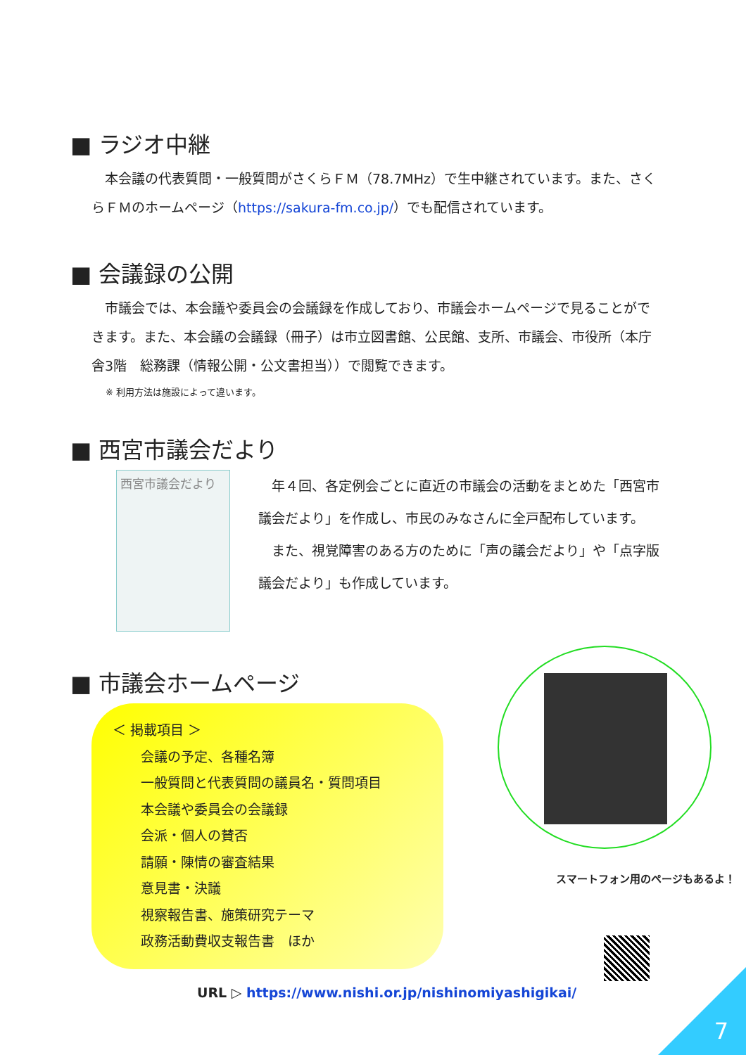■ ラジオ中継
　本会議の代表質問・一般質問がさくらＦＭ（78.7MHz）で生中継されています。また、さくらＦＭのホームページ（https://sakura-fm.co.jp/）でも配信されています。
■ 会議録の公開
　市議会では、本会議や委員会の会議録を作成しており、市議会ホームページで見ることができます。また、本会議の会議録（冊子）は市立図書館、公民館、支所、市議会、市役所（本庁舎3階　総務課（情報公開・公文書担当））で閲覧できます。
※ 利用方法は施設によって違います。
■ 西宮市議会だより
西宮市議会だより
　年４回、各定例会ごとに直近の市議会の活動をまとめた「西宮市議会だより」を作成し、市民のみなさんに全戸配布しています。
　また、視覚障害のある方のために「声の議会だより」や「点字版議会だより」も作成しています。
■ 市議会ホームページ
＜ 掲載項目 ＞
会議の予定、各種名簿
一般質問と代表質問の議員名・質問項目
本会議や委員会の会議録
会派・個人の賛否
請願・陳情の審査結果
意見書・決議
視察報告書、施策研究テーマ
政務活動費収支報告書　ほか
URL ▷ https://www.nishi.or.jp/nishinomiyashigikai/
スマートフォン用のページもあるよ！
7